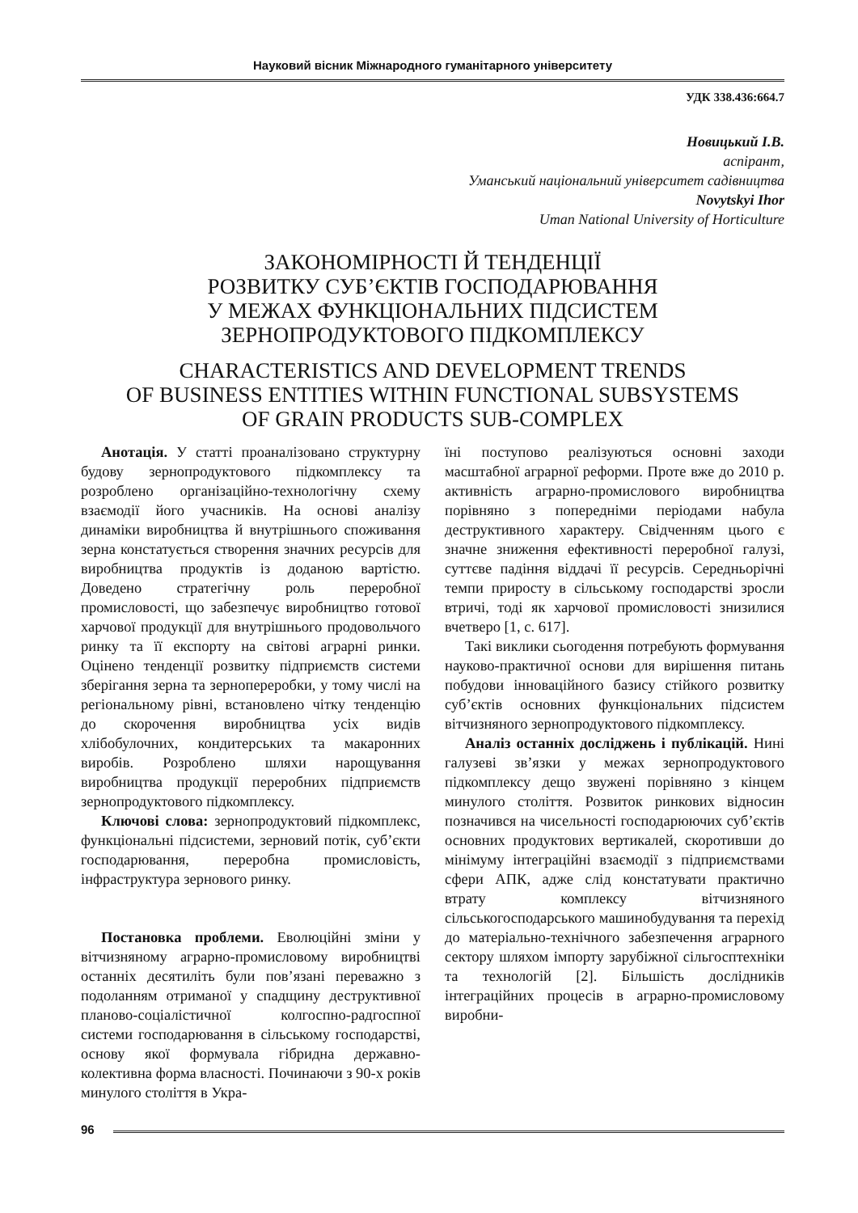Науковий вісник Міжнародного гуманітарного університету
УДК 338.436:664.7
Новицький І.В.
аспірант,
Уманський національний університет садівництва
Novytskyi Ihor
Uman National University of Horticulture
ЗАКОНОМІРНОСТІ Й ТЕНДЕНЦІЇ
РОЗВИТКУ СУБ’ЄКТІВ ГОСПОДАРЮВАННЯ
У МЕЖАХ ФУНКЦІОНАЛЬНИХ ПІДСИСТЕМ
ЗЕРНОПРОДУКТОВОГО ПІДКОМПЛЕКСУ
CHARACTERISTICS AND DEVELOPMENT TRENDS
OF BUSINESS ENTITIES WITHIN FUNCTIONAL SUBSYSTEMS
OF GRAIN PRODUCTS SUB-COMPLEX
Анотація. У статті проаналізовано структурну будову зернопродуктового підкомплексу та розроблено організаційно-технологічну схему взаємодії його учасників. На основі аналізу динаміки виробництва й внутрішнього споживання зерна констатується створення значних ресурсів для виробництва продуктів із доданою вартістю. Доведено стратегічну роль переробної промисловості, що забезпечує виробництво готової харчової продукції для внутрішнього продовольчого ринку та її експорту на світові аграрні ринки. Оцінено тенденції розвитку підприємств системи зберігання зерна та зернопереробки, у тому числі на регіональному рівні, встановлено чітку тенденцію до скорочення виробництва усіх видів хлібобулочних, кондитерських та макаронних виробів. Розроблено шляхи нарощування виробництва продукції переробних підприємств зернопродуктового підкомплексу.
Ключові слова: зернопродуктовий підкомплекс, функціональні підсистеми, зерновий потік, суб’єкти господарювання, переробна промисловість, інфраструктура зернового ринку.
Постановка проблеми. Еволюційні зміни у вітчизняному аграрно-промисловому виробництві останніх десятиліть були пов’язані переважно з подоланням отриманої у спадщину деструктивної планово-соціалістичної колгоспно-радгоспної системи господарювання в сільському господарстві, основу якої формувала гібридна державно-колективна форма власності. Починаючи з 90-х років минулого століття в Укра-
їні поступово реалізуються основні заходи масштабної аграрної реформи. Проте вже до 2010 р. активність аграрно-промислового виробництва порівняно з попередніми періодами набула деструктивного характеру. Свідченням цього є значне зниження ефективності переробної галузі, суттєве падіння віддачі її ресурсів. Середньорічні темпи приросту в сільському господарстві зросли втричі, тоді як харчової промисловості знизилися вчетверо [1, с. 617].
Такі виклики сьогодення потребують формування науково-практичної основи для вирішення питань побудови інноваційного базису стійкого розвитку суб’єктів основних функціональних підсистем вітчизняного зернопродуктового підкомплексу.
Аналіз останніх досліджень і публікацій. Нині галузеві зв’язки у межах зернопродуктового підкомплексу дещо звужені порівняно з кінцем минулого століття. Розвиток ринкових відносин позначився на чисельності господарюючих суб’єктів основних продуктових вертикалей, скоротивши до мінімуму інтеграційні взаємодії з підприємствами сфери АПК, адже слід констатувати практично втрату комплексу вітчизняного сільськогосподарського машинобудування та перехід до матеріально-технічного забезпечення аграрного сектору шляхом імпорту зарубіжної сільгосптехніки та технологій [2]. Більшість дослідників інтеграційних процесів в аграрно-промисловому виробни-
96